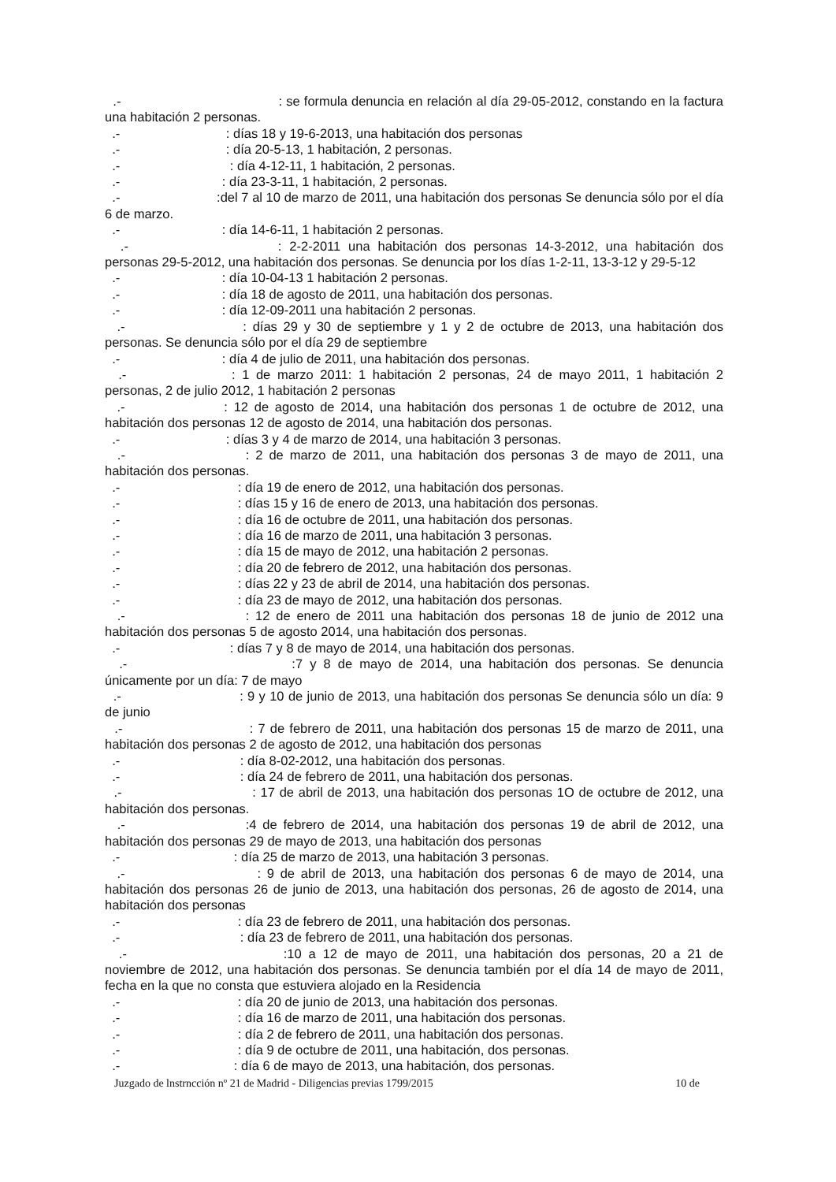.- : se formula denuncia en relación al día 29-05-2012, constando en la factura una habitación 2 personas.
.- : días 18 y 19-6-2013, una habitación dos personas
.- : día 20-5-13, 1 habitación, 2 personas.
.- : día 4-12-11, 1 habitación, 2 personas.
.- : día 23-3-11, 1 habitación, 2 personas.
.- :del 7 al 10 de marzo de 2011, una habitación dos personas Se denuncia sólo por el día 6 de marzo.
.- : día 14-6-11, 1 habitación 2 personas.
.- : 2-2-2011 una habitación dos personas 14-3-2012, una habitación dos personas 29-5-2012, una habitación dos personas. Se denuncia por los días 1-2-11, 13-3-12 y 29-5-12
.- : día 10-04-13 1 habitación 2 personas.
.- : día 18 de agosto de 2011, una habitación dos personas.
.- : día 12-09-2011 una habitación 2 personas.
.- : días 29 y 30 de septiembre y 1 y 2 de octubre de 2013, una habitación dos personas. Se denuncia sólo por el día 29 de septiembre
.- : día 4 de julio de 2011, una habitación dos personas.
.- : 1 de marzo 2011: 1 habitación 2 personas, 24 de mayo 2011, 1 habitación 2 personas, 2 de julio 2012, 1 habitación 2 personas
.- : 12 de agosto de 2014, una habitación dos personas 1 de octubre de 2012, una habitación dos personas 12 de agosto de 2014, una habitación dos personas.
.- : días 3 y 4 de marzo de 2014, una habitación 3 personas.
.- : 2 de marzo de 2011, una habitación dos personas 3 de mayo de 2011, una habitación dos personas.
.- : día 19 de enero de 2012, una habitación dos personas.
.- : días 15 y 16 de enero de 2013, una habitación dos personas.
.- : día 16 de octubre de 2011, una habitación dos personas.
.- : día 16 de marzo de 2011, una habitación 3 personas.
.- : día 15 de mayo de 2012, una habitación 2 personas.
.- : día 20 de febrero de 2012, una habitación dos personas.
.- : días 22 y 23 de abril de 2014, una habitación dos personas.
.- : día 23 de mayo de 2012, una habitación dos personas.
.- : 12 de enero de 2011 una habitación dos personas 18 de junio de 2012 una habitación dos personas 5 de agosto 2014, una habitación dos personas.
.- : días 7 y 8 de mayo de 2014, una habitación dos personas.
.- :7 y 8 de mayo de 2014, una habitación dos personas. Se denuncia únicamente por un día: 7 de mayo
.- : 9 y 10 de junio de 2013, una habitación dos personas Se denuncia sólo un día: 9 de junio
.- : 7 de febrero de 2011, una habitación dos personas 15 de marzo de 2011, una habitación dos personas 2 de agosto de 2012, una habitación dos personas
.- : día 8-02-2012, una habitación dos personas.
.- : día 24 de febrero de 2011, una habitación dos personas.
.- : 17 de abril de 2013, una habitación dos personas 1O de octubre de 2012, una habitación dos personas.
.- :4 de febrero de 2014, una habitación dos personas 19 de abril de 2012, una habitación dos personas 29 de mayo de 2013, una habitación dos personas
.- : día 25 de marzo de 2013, una habitación 3 personas.
.- : 9 de abril de 2013, una habitación dos personas 6 de mayo de 2014, una habitación dos personas 26 de junio de 2013, una habitación dos personas, 26 de agosto de 2014, una habitación dos personas
.- : día 23 de febrero de 2011, una habitación dos personas.
.- : día 23 de febrero de 2011, una habitación dos personas.
.- :10 a 12 de mayo de 2011, una habitación dos personas, 20 a 21 de noviembre de 2012, una habitación dos personas. Se denuncia también por el día 14 de mayo de 2011, fecha en la que no consta que estuviera alojado en la Residencia
.- : día 20 de junio de 2013, una habitación dos personas.
.- : día 16 de marzo de 2011, una habitación dos personas.
.- : día 2 de febrero de 2011, una habitación dos personas.
.- : día 9 de octubre de 2011, una habitación, dos personas.
.- : día 6 de mayo de 2013, una habitación, dos personas.
Juzgado de lnstrncción nº 21 de Madrid - Diligencias previas 1799/2015 10 de